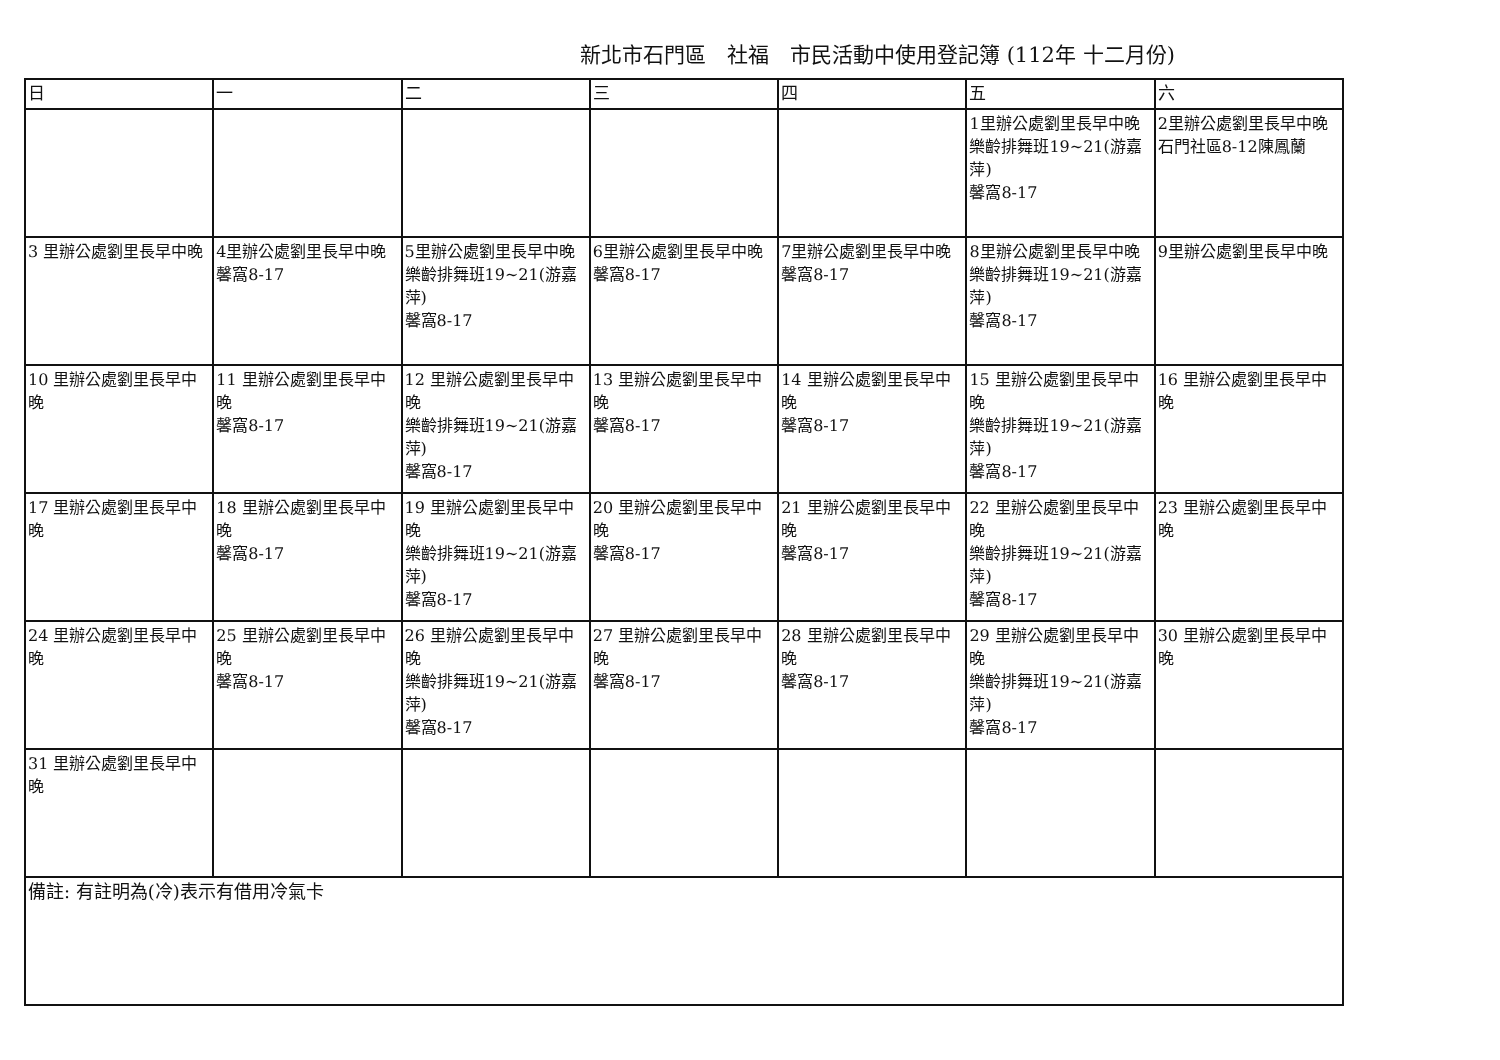新北市石門區　社福　市民活動中使用登記簿 (112年 十二月份)
| 日 | 一 | 二 | 三 | 四 | 五 | 六 |
| --- | --- | --- | --- | --- | --- | --- |
| | | | | | 1里辦公處劉里長早中晚 樂齡排舞班19~21(游嘉萍) 馨窩8-17 | 2里辦公處劉里長早中晚 石門社區8-12陳鳳蘭 |
| 3 里辦公處劉里長早中晚 | 4里辦公處劉里長早中晚 馨窩8-17 | 5里辦公處劉里長早中晚 樂齡排舞班19~21(游嘉萍) 馨窩8-17 | 6里辦公處劉里長早中晚 馨窩8-17 | 7里辦公處劉里長早中晚 馨窩8-17 | 8里辦公處劉里長早中晚 樂齡排舞班19~21(游嘉萍) 馨窩8-17 | 9里辦公處劉里長早中晚 |
| 10 里辦公處劉里長早中晚 | 11 里辦公處劉里長早中晚 馨窩8-17 | 12 里辦公處劉里長早中晚 樂齡排舞班19~21(游嘉萍) 馨窩8-17 | 13 里辦公處劉里長早中晚 馨窩8-17 | 14 里辦公處劉里長早中晚 馨窩8-17 | 15 里辦公處劉里長早中晚 樂齡排舞班19~21(游嘉萍) 馨窩8-17 | 16 里辦公處劉里長早中晚 |
| 17 里辦公處劉里長早中晚 | 18 里辦公處劉里長早中晚 馨窩8-17 | 19 里辦公處劉里長早中晚 樂齡排舞班19~21(游嘉萍) 馨窩8-17 | 20 里辦公處劉里長早中晚 馨窩8-17 | 21 里辦公處劉里長早中晚 馨窩8-17 | 22 里辦公處劉里長早中晚 樂齡排舞班19~21(游嘉萍) 馨窩8-17 | 23 里辦公處劉里長早中晚 |
| 24 里辦公處劉里長早中晚 | 25 里辦公處劉里長早中晚 馨窩8-17 | 26 里辦公處劉里長早中晚 樂齡排舞班19~21(游嘉萍) 馨窩8-17 | 27 里辦公處劉里長早中晚 馨窩8-17 | 28 里辦公處劉里長早中晚 馨窩8-17 | 29 里辦公處劉里長早中晚 樂齡排舞班19~21(游嘉萍) 馨窩8-17 | 30 里辦公處劉里長早中晚 |
| 31 里辦公處劉里長早中晚 | | | | | | |
| 備註: 有註明為(冷)表示有借用冷氣卡 | | | | | | |